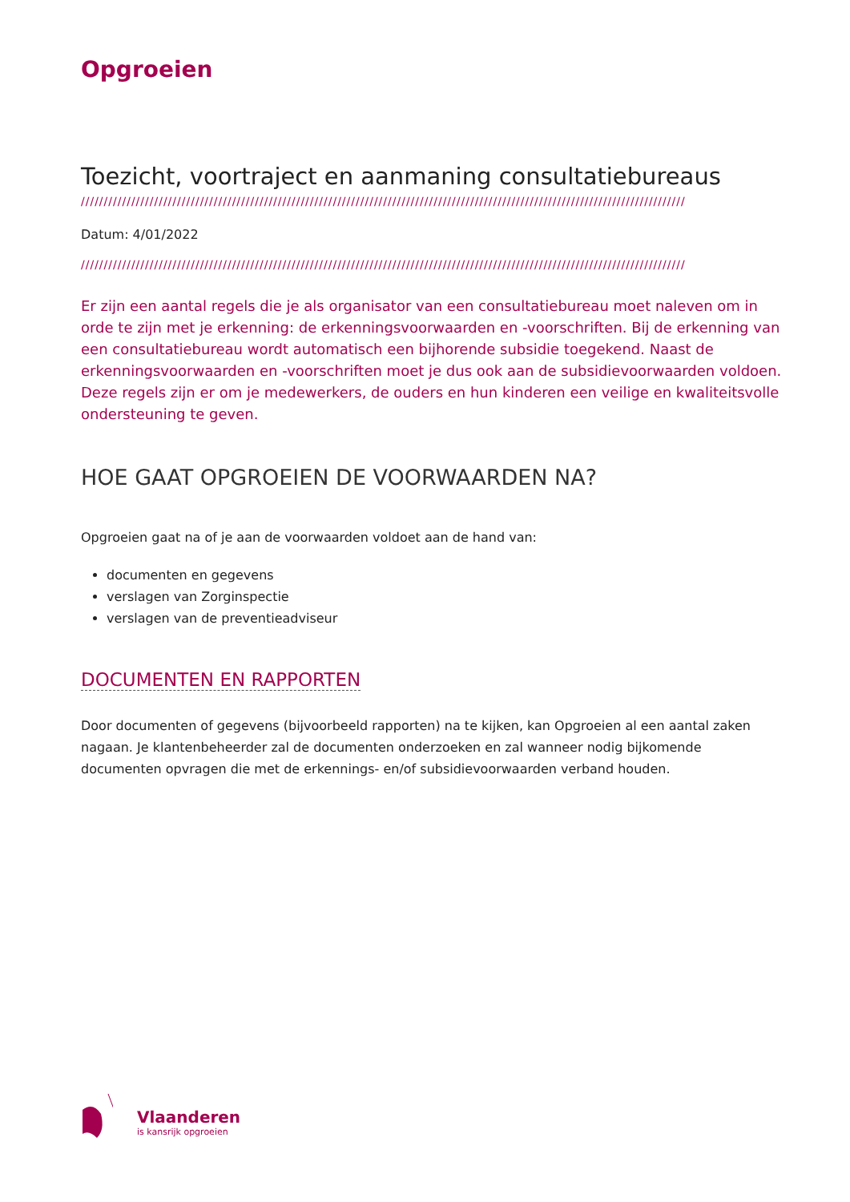Opgroeien
Toezicht, voortraject en aanmaning consultatiebureaus
////////////////////////////////////////////////////////////////////////////////////////////////////////////////////////////////////
Datum: 4/01/2022
////////////////////////////////////////////////////////////////////////////////////////////////////////////////////////////////////
Er zijn een aantal regels die je als organisator van een consultatiebureau moet naleven om in orde te zijn met je erkenning: de erkenningsvoorwaarden en -voorschriften. Bij de erkenning van een consultatiebureau wordt automatisch een bijhorende subsidie toegekend. Naast de erkenningsvoorwaarden en -voorschriften moet je dus ook aan de subsidievoorwaarden voldoen.
Deze regels zijn er om je medewerkers, de ouders en hun kinderen een veilige en kwaliteitsvolle ondersteuning te geven.
HOE GAAT OPGROEIEN DE VOORWAARDEN NA?
Opgroeien gaat na of je aan de voorwaarden voldoet aan de hand van:
documenten en gegevens
verslagen van Zorginspectie
verslagen van de preventieadviseur
DOCUMENTEN EN RAPPORTEN
Door documenten of gegevens (bijvoorbeeld rapporten) na te kijken, kan Opgroeien al een aantal zaken nagaan. Je klantenbeheerder zal de documenten onderzoeken en zal wanneer nodig bijkomende documenten opvragen die met de erkennings- en/of subsidievoorwaarden verband houden.
Vlaanderen
is kansrijk opgroeien